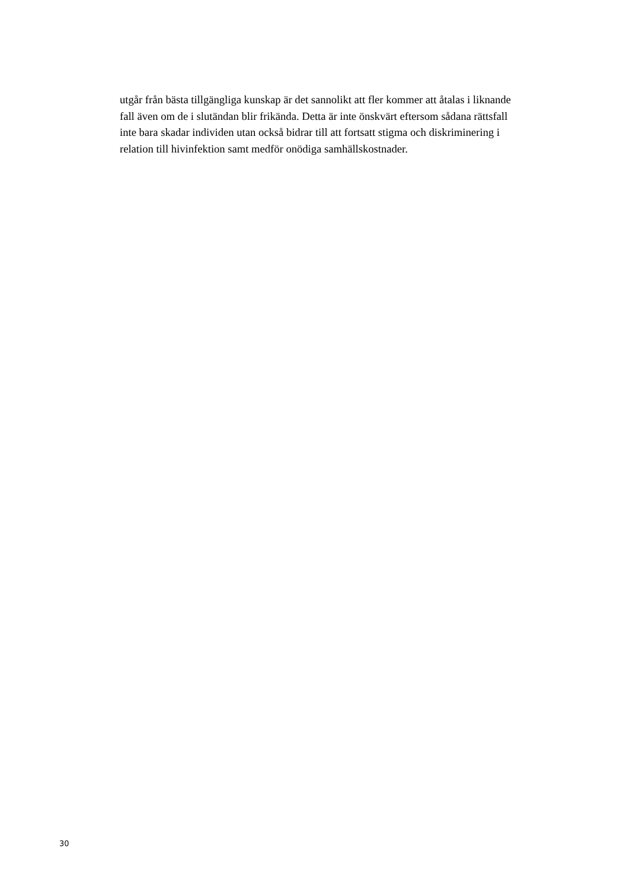utgår från bästa tillgängliga kunskap är det sannolikt att fler kommer att åtalas i liknande fall även om de i slutändan blir frikända. Detta är inte önskvärt eftersom sådana rättsfall inte bara skadar individen utan också bidrar till att fortsatt stigma och diskriminering i relation till hivinfektion samt medför onödiga samhällskostnader.
30